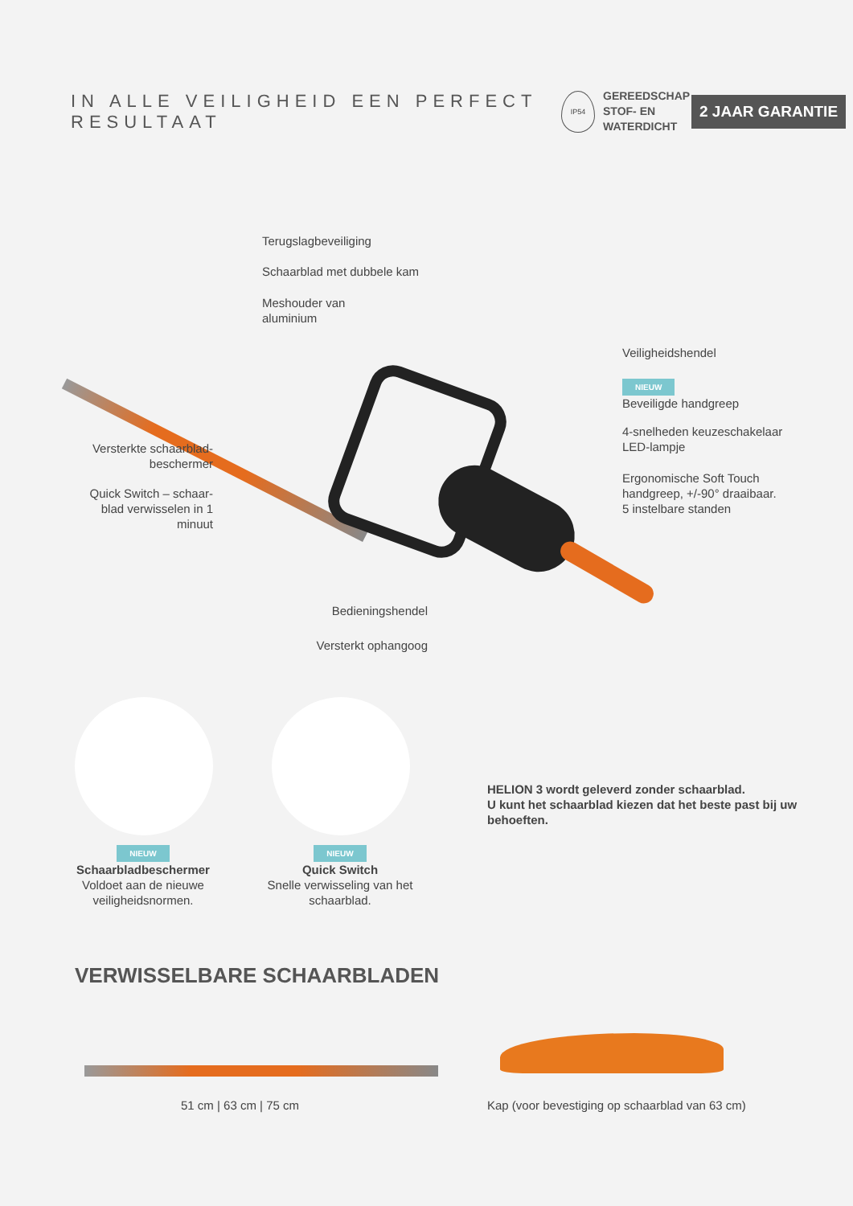IN ALLE VEILIGHEID EEN PERFECT RESULTAAT
IP54
GEREEDSCHAP
STOF- EN
WATERDICHT
2 JAAR GARANTIE
Terugslagbeveiliging
Schaarblad met dubbele kam
Meshouder van
aluminium
Veiligheidshendel
NIEUW
Beveiligde handgreep
4-snelheden keuzeschakelaar
LED-lampje
Ergonomische Soft Touch
handgreep, +/-90° draaibaar.
5 instelbare standen
Versterkte schaarblad-
beschermer
Quick Switch – schaar-
blad verwisselen in 1
minuut
Bedieningshendel
Versterkt ophangoog
NIEUW
Schaarbladbeschermer
Voldoet aan de nieuwe
veiligheidsnormen.
NIEUW
Quick Switch
Snelle verwisseling van het
schaarblad.
HELION 3 wordt geleverd zonder schaarblad.
U kunt het schaarblad kiezen dat het beste past bij uw behoeften.
VERWISSELBARE SCHAARBLADEN
51 cm | 63 cm | 75 cm
Kap (voor bevestiging op schaarblad van 63 cm)